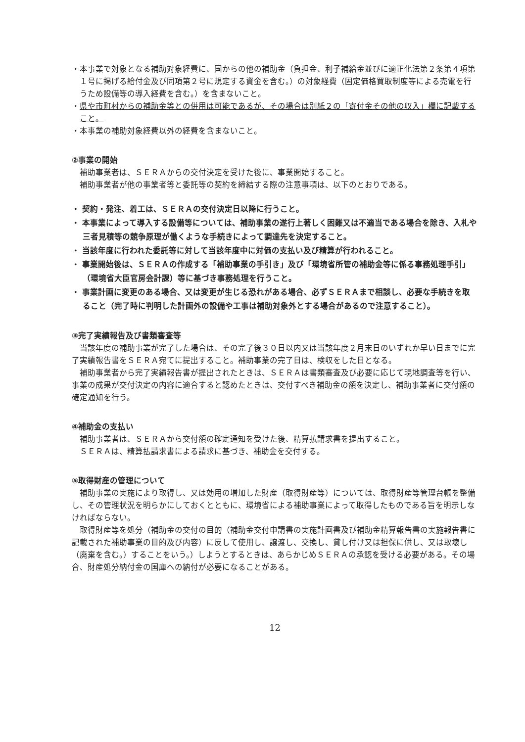・本事業で対象となる補助対象経費に、国からの他の補助金（負担金、利子補給金並びに適正化法第２条第４項第１号に掲げる給付金及び同項第２号に規定する資金を含む。）の対象経費（固定価格買取制度等による売電を行うため設備等の導入経費を含む。）を含まないこと。
・県や市町村からの補助金等との併用は可能であるが、その場合は別紙２の「寄付金その他の収入」欄に記載すること。
・本事業の補助対象経費以外の経費を含まないこと。
②事業の開始
補助事業者は、ＳＥＲＡからの交付決定を受けた後に、事業開始すること。
補助事業者が他の事業者等と委託等の契約を締結する際の注意事項は、以下のとおりである。
・ 契約・発注、着工は、ＳＥＲＡの交付決定日以降に行うこと。
・ 本事業によって導入する設備等については、補助事業の遂行上著しく困難又は不適当である場合を除き、入札や三者見積等の競争原理が働くような手続きによって調達先を決定すること。
・ 当該年度に行われた委託等に対して当該年度中に対価の支払い及び精算が行われること。
・ 事業開始後は、ＳＥＲＡの作成する「補助事業の手引き」及び「環境省所管の補助金等に係る事務処理手引」（環境省大臣官房会計課）等に基づき事務処理を行うこと。
・ 事業計画に変更のある場合、又は変更が生じる恐れがある場合、必ずＳＥＲＡまで相談し、必要な手続きを取ること（完了時に判明した計画外の設備や工事は補助対象外とする場合があるので注意すること）。
③完了実績報告及び書類審査等
当該年度の補助事業が完了した場合は、その完了後３０日以内又は当該年度２月末日のいずれか早い日までに完了実績報告書をＳＥＲＡ宛てに提出すること。補助事業の完了日は、検収をした日となる。
補助事業者から完了実績報告書が提出されたときは、ＳＥＲＡは書類審査及び必要に応じて現地調査等を行い、事業の成果が交付決定の内容に適合すると認めたときは、交付すべき補助金の額を決定し、補助事業者に交付額の確定通知を行う。
④補助金の支払い
補助事業者は、ＳＥＲＡから交付額の確定通知を受けた後、精算払請求書を提出すること。
ＳＥＲＡは、精算払請求書による請求に基づき、補助金を交付する。
⑤取得財産の管理について
補助事業の実施により取得し、又は効用の増加した財産（取得財産等）については、取得財産等管理台帳を整備し、その管理状況を明らかにしておくとともに、環境省による補助事業によって取得したものである旨を明示しなければならない。
取得財産等を処分（補助金の交付の目的（補助金交付申請書の実施計画書及び補助金精算報告書の実施報告書に記載された補助事業の目的及び内容）に反して使用し、譲渡し、交換し、貸し付け又は担保に供し、又は取壊し（廃棄を含む。）することをいう。）しようとするときは、あらかじめＳＥＲＡの承認を受ける必要がある。その場合、財産処分納付金の国庫への納付が必要になることがある。
12